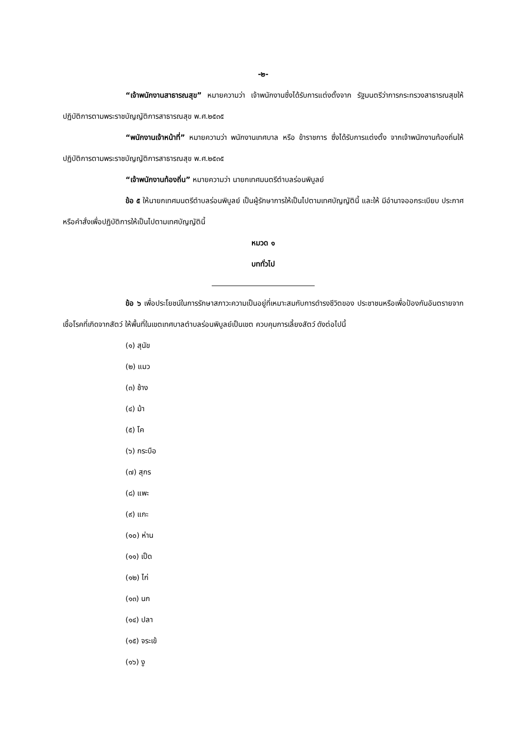-๒-
“เจ้าพนักงานสาธารณสุข” หมายความว่า เจ้าพนักงานซึ่งได้รับการแต่งตั้งจาก รัฐมนตรีว่าการกระทรวงสาธารณสุขให้ปฏิบัติการตามพระราชบัญญัติการสาธารณสุข พ.ศ.๒๕๓๕
“พนักงานเจ้าหน้าที่” หมายความว่า พนักงานเทศบาล หรือ ข้าราชการ ซึ่งได้รับการแต่งตั้ง จากเจ้าพนักงานท้องถิ่นให้ปฏิบัติการตามพระราชบัญญัติการสาธารณสุข พ.ศ.๒๕๓๕
“เจ้าพนักงานท้องถิ่น” หมายความว่า นายกเทศมนตรีตำบลร่อนพิบูลย์
ข้อ ๕ ให้นายกเทศมนตรีตำบลร่อนพิบูลย์ เป็นผู้รักษาการให้เป็นไปตามเทศบัญญัตินี้ และให้ มีอำนาจออกระเบียบ ประกาศ หรือคำสั่งเพื่อปฏิบัติการให้เป็นไปตามเทศบัญญัตินี้
หมวด ๑
บททั่วไป
ข้อ ๖ เพื่อประโยชน์ในการรักษาสภาวะความเป็นอยู่ที่เหมาะสมกับการดำรงชีวิตของ ประชาชนหรือเพื่อป้องกันอันตรายจากเชื้อโรคที่เกิดจากสัตว์ ให้พื้นที่ในเขตเทศบาลตำบลร่อนพิบูลย์เป็นเขต ควบคุมการเลี้ยงสัตว์ ดังต่อไปนี้
(๑) สุนัข
(๒) แมว
(๓) ช้าง
(๔) ม้า
(๕) โค
(๖) กระบือ
(๗) สุกร
(๘) แพะ
(๙) แกะ
(๑๐) ห่าน
(๑๑) เป็ด
(๑๒) ไก่
(๑๓) นก
(๑๔) ปลา
(๑๕) จระเข้
(๑๖) งู